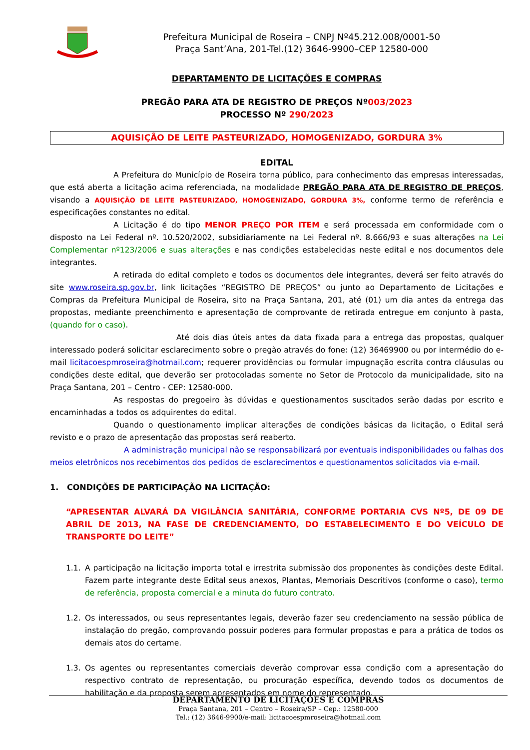Prefeitura Municipal de Roseira – CNPJ Nº45.212.008/0001-50
Praça Sant’Ana, 201-Tel.(12) 3646-9900–CEP 12580-000
DEPARTAMENTO DE LICITAÇÕES E COMPRAS
PREGÃO PARA ATA DE REGISTRO DE PREÇOS Nº003/2023
PROCESSO Nº 290/2023
AQUISIÇÃO DE LEITE PASTEURIZADO, HOMOGENIZADO, GORDURA 3%
EDITAL
A Prefeitura do Município de Roseira torna público, para conhecimento das empresas interessadas, que está aberta a licitação acima referenciada, na modalidade PREGÃO PARA ATA DE REGISTRO DE PREÇOS, visando a AQUISIÇÃO DE LEITE PASTEURIZADO, HOMOGENIZADO, GORDURA 3%, conforme termo de referência e especificações constantes no edital.
A Licitação é do tipo MENOR PREÇO POR ITEM e será processada em conformidade com o disposto na Lei Federal nº. 10.520/2002, subsidiariamente na Lei Federal nº. 8.666/93 e suas alterações na Lei Complementar nº123/2006 e suas alterações e nas condições estabelecidas neste edital e nos documentos dele integrantes.
A retirada do edital completo e todos os documentos dele integrantes, deverá ser feito através do site www.roseira.sp.gov.br, link licitações “REGISTRO DE PREÇOS” ou junto ao Departamento de Licitações e Compras da Prefeitura Municipal de Roseira, sito na Praça Santana, 201, até (01) um dia antes da entrega das propostas, mediante preenchimento e apresentação de comprovante de retirada entregue em conjunto à pasta, (quando for o caso).
Até dois dias úteis antes da data fixada para a entrega das propostas, qualquer interessado poderá solicitar esclarecimento sobre o pregão através do fone: (12) 36469900 ou por intermédio do e-mail licitacoespmroseira@hotmail.com; requerer providências ou formular impugnação escrita contra cláusulas ou condições deste edital, que deverão ser protocoladas somente no Setor de Protocolo da municipalidade, sito na Praça Santana, 201 – Centro - CEP: 12580-000.
As respostas do pregoeiro às dúvidas e questionamentos suscitados serão dadas por escrito e encaminhadas a todos os adquirentes do edital.
Quando o questionamento implicar alterações de condições básicas da licitação, o Edital será revisto e o prazo de apresentação das propostas será reaberto.
A administração municipal não se responsabilizará por eventuais indisponibilidades ou falhas dos meios eletrônicos nos recebimentos dos pedidos de esclarecimentos e questionamentos solicitados via e-mail.
1. CONDIÇÕES DE PARTICIPAÇÃO NA LICITAÇÃO:
“APRESENTAR ALVARÁ DA VIGILÂNCIA SANITÁRIA, CONFORME PORTARIA CVS Nº5, DE 09 DE ABRIL DE 2013, NA FASE DE CREDENCIAMENTO, DO ESTABELECIMENTO E DO VEÍCULO DE TRANSPORTE DO LEITE”
1.1. A participação na licitação importa total e irrestrita submissão dos proponentes às condições deste Edital. Fazem parte integrante deste Edital seus anexos, Plantas, Memoriais Descritivos (conforme o caso), termo de referência, proposta comercial e a minuta do futuro contrato.
1.2. Os interessados, ou seus representantes legais, deverão fazer seu credenciamento na sessão pública de instalação do pregão, comprovando possuir poderes para formular propostas e para a prática de todos os demais atos do certame.
1.3. Os agentes ou representantes comerciais deverão comprovar essa condição com a apresentação do respectivo contrato de representação, ou procuração específica, devendo todos os documentos de habilitação e da proposta serem apresentados em nome do representado.
DEPARTAMENTO DE LICITAÇÕES E COMPRAS
Praça Santana, 201 – Centro – Roseira/SP – Cep.: 12580-000
Tel.: (12) 3646-9900/e-mail: licitacoespmroseira@hotmail.com